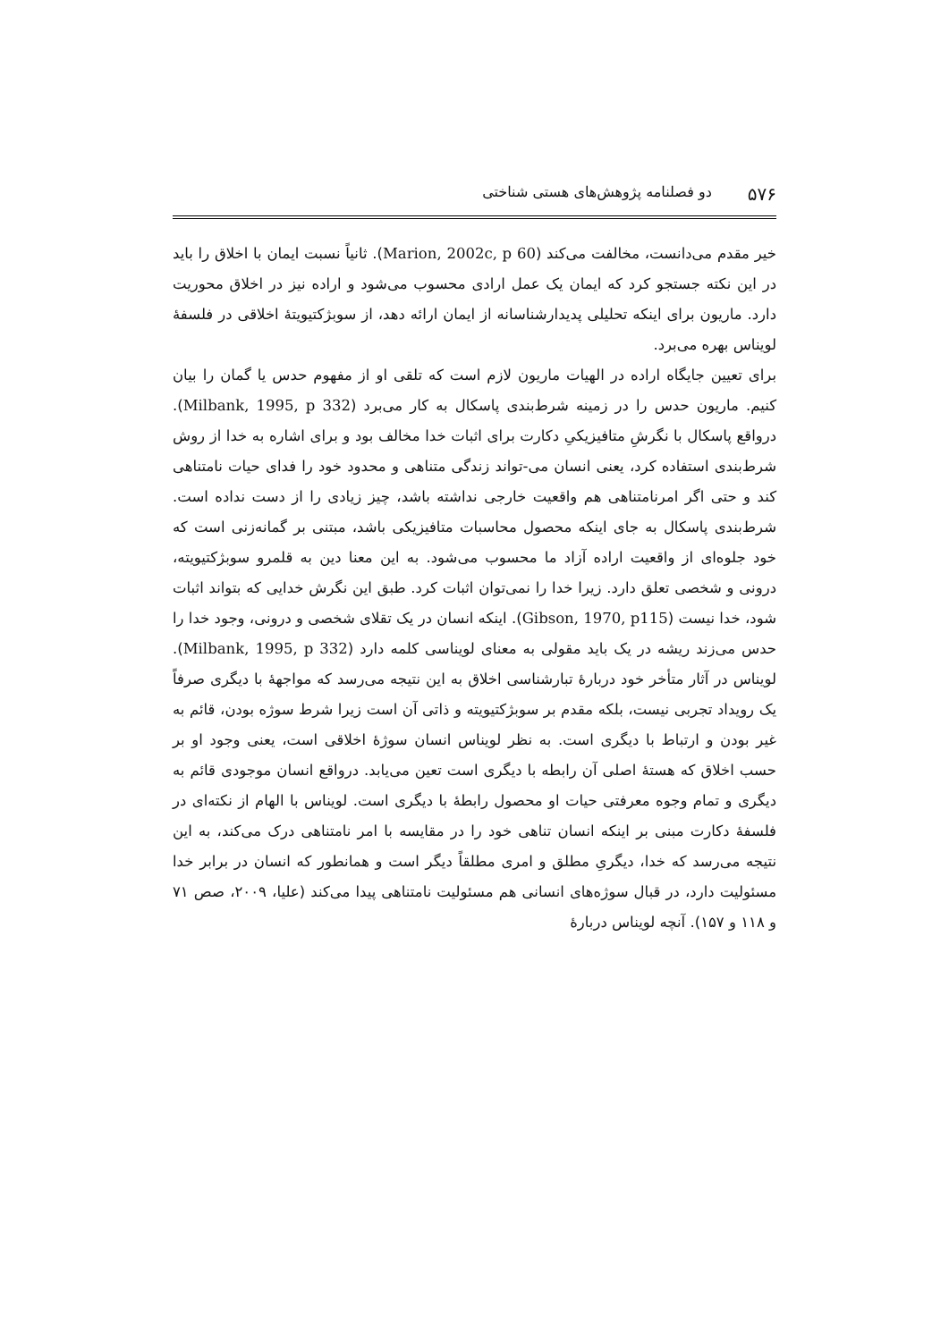۵۷۶ دو فصلنامه پژوهش‌های هستی شناختی
خیر مقدم می‌دانست، مخالفت می‌کند (Marion, 2002c, p 60). ثانیاً نسبت ایمان با اخلاق را باید در این نکته جستجو کرد که ایمان یک عمل ارادی محسوب می‌شود و اراده نیز در اخلاق محوریت دارد. ماریون برای اینکه تحلیلی پدیدارشناسانه از ایمان ارائه دهد، از سوبژکتیویتهٔ اخلاقی در فلسفهٔ لویناس بهره می‌برد.
برای تعیین جایگاه اراده در الهیات ماریون لازم است که تلقی او از مفهوم حدس یا گمان را بیان کنیم. ماریون حدس را در زمینه شرط‌بندی پاسکال به کار می‌برد (Milbank, 1995, p 332). درواقع پاسکال با نگرشِ متافیزیکیِ دکارت برای اثبات خدا مخالف بود و برای اشاره به خدا از روش شرط‌بندی استفاده کرد، یعنی انسان می-تواند زندگی متناهی و محدود خود را فدای حیات نامتناهی کند و حتی اگر امرنامتناهی هم واقعیت خارجی نداشته باشد، چیز زیادی را از دست نداده است. شرط‌بندی پاسکال به جای اینکه محصول محاسبات متافیزیکی باشد، مبتنی بر گمانه‌زنی است که خود جلوه‌ای از واقعیت اراده آزاد ما محسوب می‌شود. به این معنا دین به قلمرو سوبژکتیویته، درونی و شخصی تعلق دارد. زیرا خدا را نمی‌توان اثبات کرد. طبق این نگرش خدایی که بتواند اثبات شود، خدا نیست (Gibson, 1970, p115). اینکه انسان در یک تقلای شخصی و درونی، وجود خدا را حدس می‌زند ریشه در یک باید مقولی به معنای لویناسی کلمه دارد (Milbank, 1995, p 332). لویناس در آثار متأخر خود دربارهٔ تبارشناسی اخلاق به این نتیجه می‌رسد که مواجههٔ با دیگری صرفاً یک رویداد تجربی نیست، بلکه مقدم بر سوبژکتیویته و ذاتی آن است زیرا شرط سوژه بودن، قائم به غیر بودن و ارتباط با دیگری است. به نظر لویناس انسان سوژهٔ اخلاقی است، یعنی وجود او بر حسب اخلاق که هستهٔ اصلی آن رابطه با دیگری است تعین می‌یابد. درواقع انسان موجودی قائم به دیگری و تمام وجوه معرفتی حیات او محصول رابطهٔ با دیگری است. لویناس با الهام از نکته‌ای در فلسفهٔ دکارت مبنی بر اینکه انسان تناهی خود را در مقایسه با امر نامتناهی درک می‌کند، به این نتیجه می‌رسد که خدا، دیگریِ مطلق و امری مطلقاً دیگر است و همانطور که انسان در برابر خدا مسئولیت دارد، در قبال سوژه‌های انسانی هم مسئولیت نامتناهی پیدا می‌کند (علیا، ۲۰۰۹، صص ۷۱ و ۱۱۸ و ۱۵۷). آنچه لویناس دربارهٔ